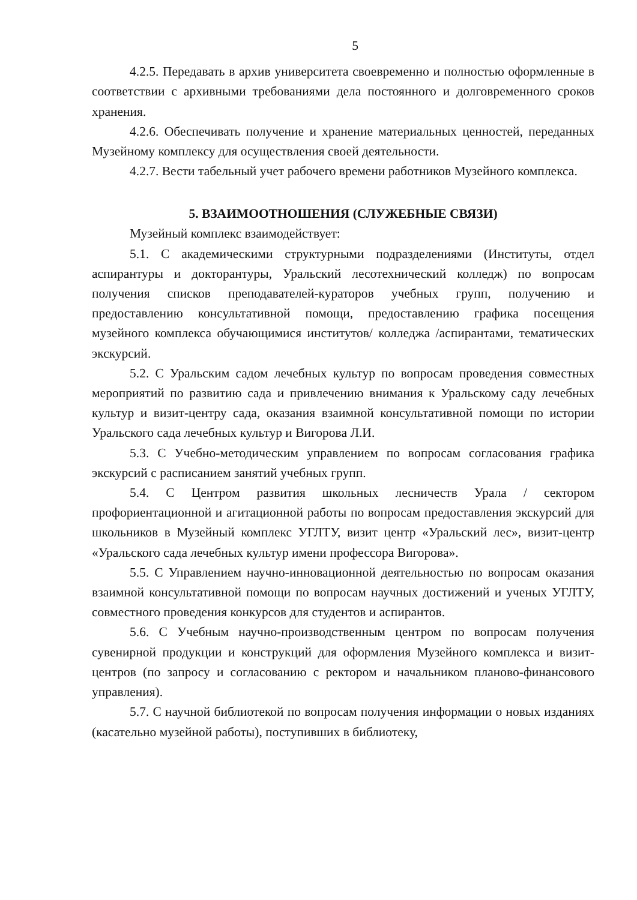5
4.2.5. Передавать в архив университета своевременно и полностью оформленные в соответствии с архивными требованиями дела постоянного и долговременного сроков хранения.
4.2.6. Обеспечивать получение и хранение материальных ценностей, переданных Музейному комплексу для осуществления своей деятельности.
4.2.7. Вести табельный учет рабочего времени работников Музейного комплекса.
5. ВЗАИМООТНОШЕНИЯ (СЛУЖЕБНЫЕ СВЯЗИ)
Музейный комплекс взаимодействует:
5.1. С академическими структурными подразделениями (Институты, отдел аспирантуры и докторантуры, Уральский лесотехнический колледж) по вопросам получения списков преподавателей-кураторов учебных групп, получению и предоставлению консультативной помощи, предоставлению графика посещения музейного комплекса обучающимися институтов/ колледжа /аспирантами, тематических экскурсий.
5.2. С Уральским садом лечебных культур по вопросам проведения совместных мероприятий по развитию сада и привлечению внимания к Уральскому саду лечебных культур и визит-центру сада, оказания взаимной консультативной помощи по истории Уральского сада лечебных культур и Вигорова Л.И.
5.3. С Учебно-методическим управлением по вопросам согласования графика экскурсий с расписанием занятий учебных групп.
5.4. С Центром развития школьных лесничеств Урала / сектором профориентационной и агитационной работы по вопросам предоставления экскурсий для школьников в Музейный комплекс УГЛТУ, визит центр «Уральский лес», визит-центр «Уральского сада лечебных культур имени профессора Вигорова».
5.5. С Управлением научно-инновационной деятельностью по вопросам оказания взаимной консультативной помощи по вопросам научных достижений и ученых УГЛТУ, совместного проведения конкурсов для студентов и аспирантов.
5.6. С Учебным научно-производственным центром по вопросам получения сувенирной продукции и конструкций для оформления Музейного комплекса и визит-центров (по запросу и согласованию с ректором и начальником планово-финансового управления).
5.7. С научной библиотекой по вопросам получения информации о новых изданиях (касательно музейной работы), поступивших в библиотеку,